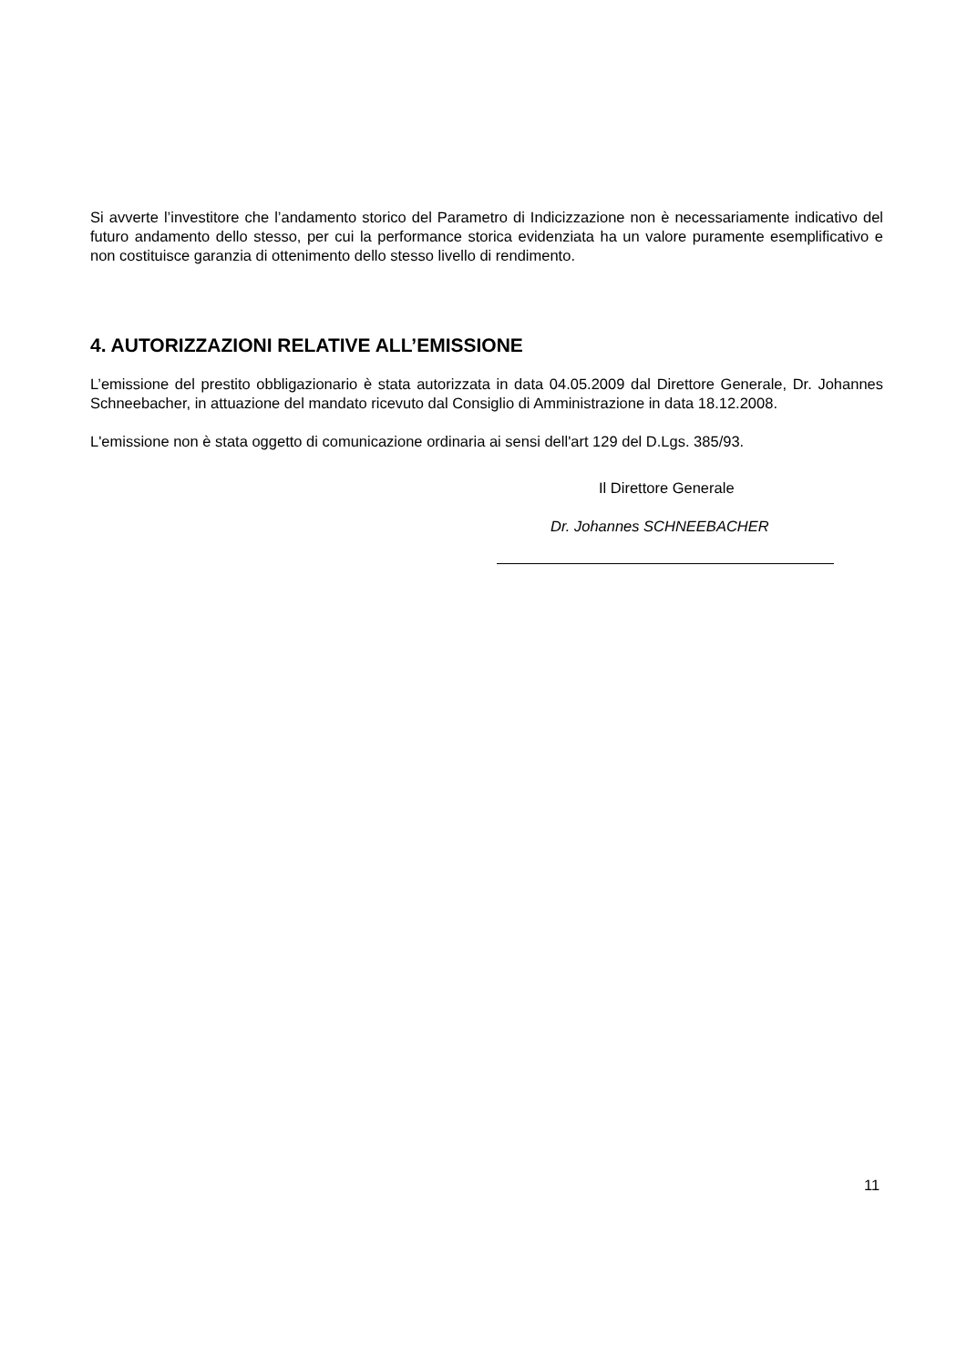Si avverte l’investitore che l’andamento storico del Parametro di Indicizzazione non è necessariamente indicativo del futuro andamento dello stesso, per cui la performance storica evidenziata ha un valore puramente esemplificativo e non costituisce garanzia di ottenimento dello stesso livello di rendimento.
4. AUTORIZZAZIONI RELATIVE ALL’EMISSIONE
L’emissione del prestito obbligazionario è stata autorizzata in data 04.05.2009 dal Direttore Generale, Dr. Johannes Schneebacher, in attuazione del mandato ricevuto dal Consiglio di Amministrazione in data 18.12.2008.
L'emissione non è stata oggetto di comunicazione ordinaria ai sensi dell'art 129 del D.Lgs. 385/93.
Il Direttore Generale
Dr. Johannes SCHNEEBACHER
11